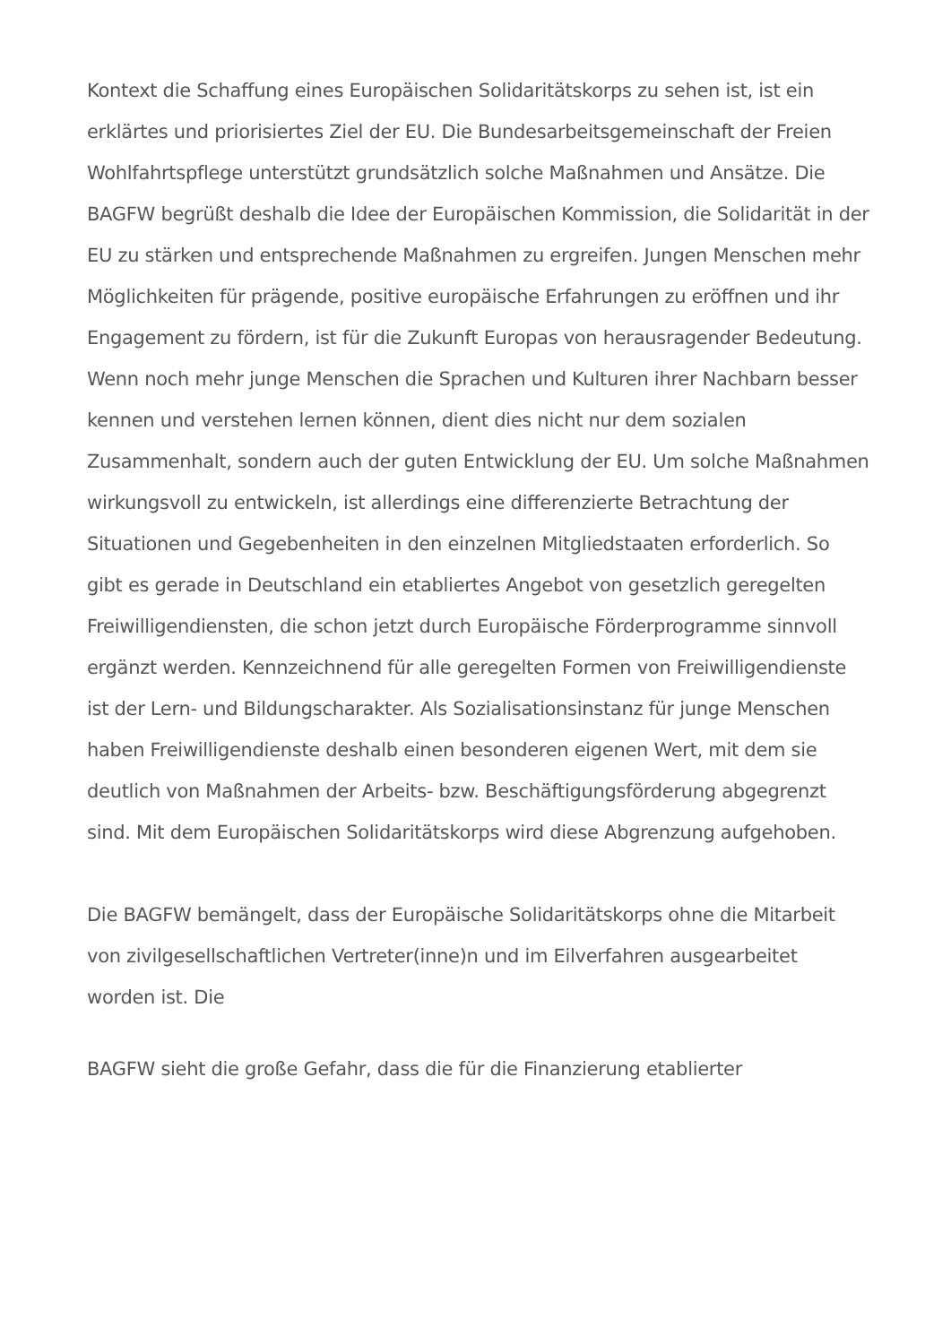Kontext die Schaffung eines Europäischen Solidaritätskorps zu sehen ist, ist ein erklärtes und priorisiertes Ziel der EU. Die Bundesarbeitsgemeinschaft der Freien Wohlfahrtspflege unterstützt grundsätzlich solche Maßnahmen und Ansätze. Die BAGFW begrüßt deshalb die Idee der Europäischen Kommission, die Solidarität in der EU zu stärken und entsprechende Maßnahmen zu ergreifen. Jungen Menschen mehr Möglichkeiten für prägende, positive europäische Erfahrungen zu eröffnen und ihr Engagement zu fördern, ist für die Zukunft Europas von herausragender Bedeutung. Wenn noch mehr junge Menschen die Sprachen und Kulturen ihrer Nachbarn besser kennen und verstehen lernen können, dient dies nicht nur dem sozialen Zusammenhalt, sondern auch der guten Entwicklung der EU. Um solche Maßnahmen wirkungsvoll zu entwickeln, ist allerdings eine differenzierte Betrachtung der Situationen und Gegebenheiten in den einzelnen Mitgliedstaaten erforderlich. So gibt es gerade in Deutschland ein etabliertes Angebot von gesetzlich geregelten Freiwilligendiensten, die schon jetzt durch Europäische Förderprogramme sinnvoll ergänzt werden. Kennzeichnend für alle geregelten Formen von Freiwilligendienste ist der Lern- und Bildungscharakter. Als Sozialisationsinstanz für junge Menschen haben Freiwilligendienste deshalb einen besonderen eigenen Wert, mit dem sie deutlich von Maßnahmen der Arbeits- bzw. Beschäftigungsförderung abgegrenzt sind. Mit dem Europäischen Solidaritätskorps wird diese Abgrenzung aufgehoben.
Die BAGFW bemängelt, dass der Europäische Solidaritätskorps ohne die Mitarbeit von zivilgesellschaftlichen Vertreter(inne)n und im Eilverfahren ausgearbeitet worden ist. Die
BAGFW sieht die große Gefahr, dass die für die Finanzierung etablierter